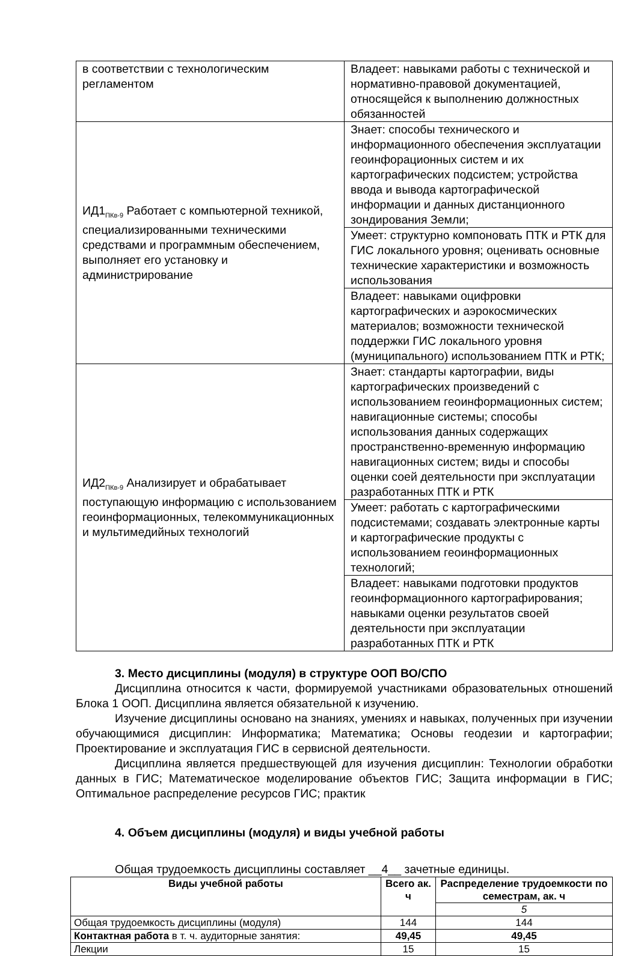| в соответствии с технологическим регламентом | Владеет: навыками работы с технической и нормативно-правовой документацией, относящейся к выполнению должностных обязанностей |
| ИД1<sub>ПКв-9</sub> Работает с компьютерной техникой, специализированными техническими средствами и программным обеспечением, выполняет его установку и администрирование | Знает: способы технического и информационного обеспечения эксплуатации геоинфорационных систем и их картографических подсистем; устройства ввода и вывода картографической информации и данных дистанционного зондирования Земли; |
| | Умеет: структурно компоновать ПТК и РТК для ГИС локального уровня; оценивать основные технические характеристики и возможность использования |
| | Владеет: навыками оцифровки картографических и аэрокосмических материалов; возможности технической поддержки ГИС локального уровня (муниципального) использованием ПТК и РТК; |
| ИД2<sub>ПКв-9</sub> Анализирует и обрабатывает поступающую информацию с использованием геоинформационных, телекоммуникационных и мультимедийных технологий | Знает: стандарты картографии, виды картографических произведений с использованием геоинформационных систем; навигационные системы; способы использования данных содержащих пространственно-временную информацию навигационных систем; виды и способы оценки соей деятельности при эксплуатации разработанных ПТК и РТК |
| | Умеет: работать с картографическими подсистемами; создавать электронные карты и картографические продукты с использованием геоинформационных технологий; |
| | Владеет: навыками подготовки продуктов геоинформационного картографирования; навыками оценки результатов своей деятельности при эксплуатации разработанных ПТК и РТК |
3. Место дисциплины (модуля) в структуре ООП ВО/СПО
Дисциплина относится к части, формируемой участниками образовательных отношений Блока 1 ООП. Дисциплина является обязательной к изучению.
Изучение дисциплины основано на знаниях, умениях и навыках, полученных при изучении обучающимися дисциплин: Информатика; Математика; Основы геодезии и картографии; Проектирование и эксплуатация ГИС в сервисной деятельности.
Дисциплина является предшествующей для изучения дисциплин: Технологии обработки данных в ГИС; Математическое моделирование объектов ГИС; Защита информации в ГИС; Оптимальное распределение ресурсов ГИС; практик
4. Объем дисциплины (модуля) и виды учебной работы
Общая трудоемкость дисциплины составляет __4__ зачетные единицы.
| Виды учебной работы | Всего ак. ч | Распределение трудоемкости по семестрам, ак. ч |
| --- | --- | --- |
| | | 5 |
| Общая трудоемкость дисциплины (модуля) | 144 | 144 |
| Контактная работа в т. ч. аудиторные занятия: | 49,45 | 49,45 |
| Лекции | 15 | 15 |